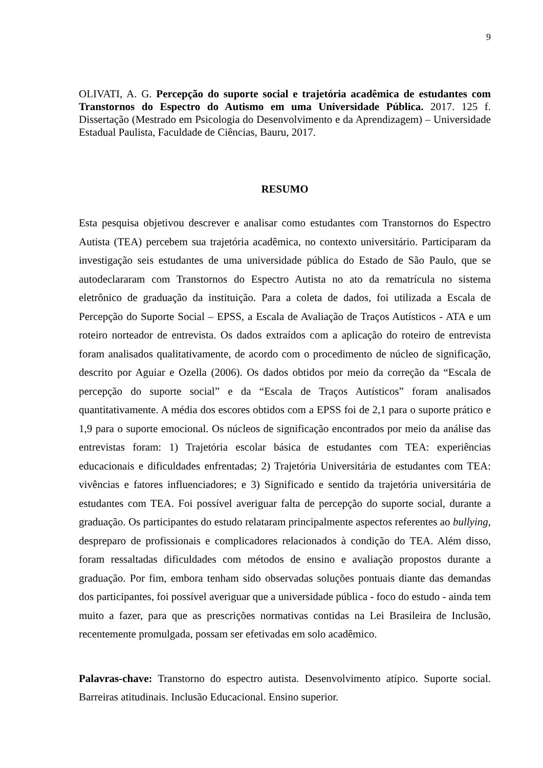9
OLIVATI, A. G. Percepção do suporte social e trajetória acadêmica de estudantes com Transtornos do Espectro do Autismo em uma Universidade Pública. 2017. 125 f. Dissertação (Mestrado em Psicologia do Desenvolvimento e da Aprendizagem) – Universidade Estadual Paulista, Faculdade de Ciências, Bauru, 2017.
RESUMO
Esta pesquisa objetivou descrever e analisar como estudantes com Transtornos do Espectro Autista (TEA) percebem sua trajetória acadêmica, no contexto universitário. Participaram da investigação seis estudantes de uma universidade pública do Estado de São Paulo, que se autodeclararam com Transtornos do Espectro Autista no ato da rematrícula no sistema eletrônico de graduação da instituição. Para a coleta de dados, foi utilizada a Escala de Percepção do Suporte Social – EPSS, a Escala de Avaliação de Traços Autísticos - ATA e um roteiro norteador de entrevista. Os dados extraídos com a aplicação do roteiro de entrevista foram analisados qualitativamente, de acordo com o procedimento de núcleo de significação, descrito por Aguiar e Ozella (2006). Os dados obtidos por meio da correção da “Escala de percepção do suporte social” e da “Escala de Traços Autísticos” foram analisados quantitativamente. A média dos escores obtidos com a EPSS foi de 2,1 para o suporte prático e 1,9 para o suporte emocional. Os núcleos de significação encontrados por meio da análise das entrevistas foram: 1) Trajetória escolar básica de estudantes com TEA: experiências educacionais e dificuldades enfrentadas; 2) Trajetória Universitária de estudantes com TEA: vivências e fatores influenciadores; e 3) Significado e sentido da trajetória universitária de estudantes com TEA. Foi possível averiguar falta de percepção do suporte social, durante a graduação. Os participantes do estudo relataram principalmente aspectos referentes ao bullying, despreparo de profissionais e complicadores relacionados à condição do TEA. Além disso, foram ressaltadas dificuldades com métodos de ensino e avaliação propostos durante a graduação. Por fim, embora tenham sido observadas soluções pontuais diante das demandas dos participantes, foi possível averiguar que a universidade pública - foco do estudo - ainda tem muito a fazer, para que as prescrições normativas contidas na Lei Brasileira de Inclusão, recentemente promulgada, possam ser efetivadas em solo acadêmico.
Palavras-chave: Transtorno do espectro autista. Desenvolvimento atípico. Suporte social. Barreiras atitudinais. Inclusão Educacional. Ensino superior.